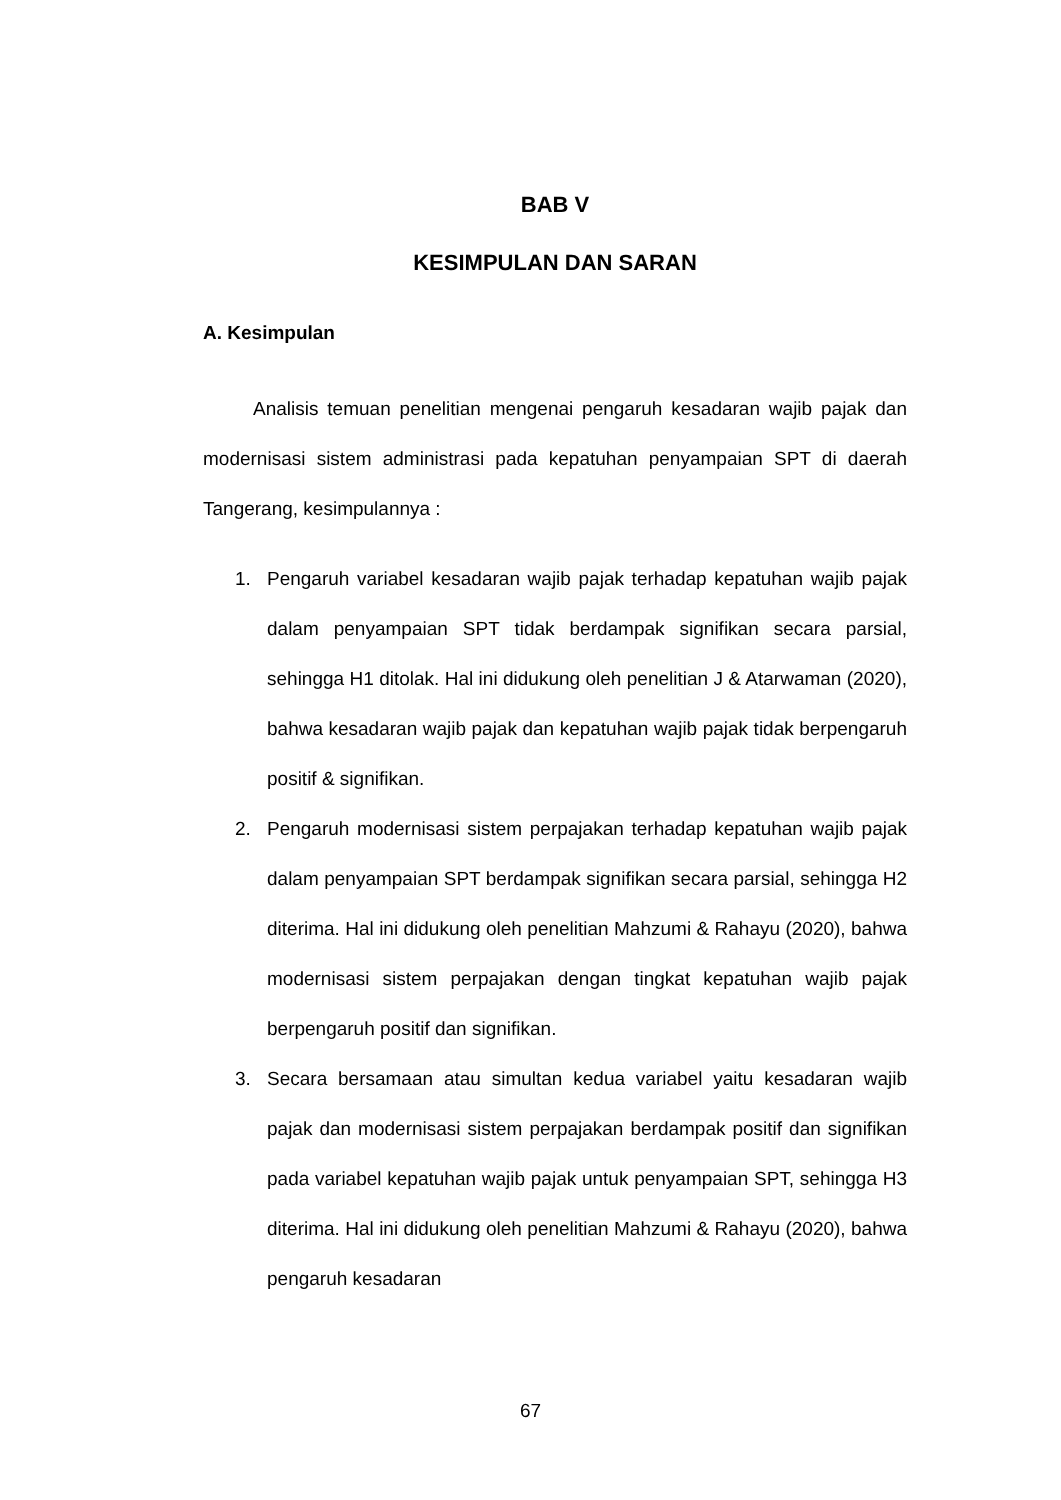BAB V
KESIMPULAN DAN SARAN
A. Kesimpulan
Analisis temuan penelitian mengenai pengaruh kesadaran wajib pajak dan modernisasi sistem administrasi pada kepatuhan penyampaian SPT di daerah Tangerang, kesimpulannya :
1. Pengaruh variabel kesadaran wajib pajak terhadap kepatuhan wajib pajak dalam penyampaian SPT tidak berdampak signifikan secara parsial, sehingga H1 ditolak. Hal ini didukung oleh penelitian J & Atarwaman (2020), bahwa kesadaran wajib pajak dan kepatuhan wajib pajak tidak berpengaruh positif & signifikan.
2. Pengaruh modernisasi sistem perpajakan terhadap kepatuhan wajib pajak dalam penyampaian SPT berdampak signifikan secara parsial, sehingga H2 diterima. Hal ini didukung oleh penelitian Mahzumi & Rahayu (2020), bahwa modernisasi sistem perpajakan dengan tingkat kepatuhan wajib pajak berpengaruh positif dan signifikan.
3. Secara bersamaan atau simultan kedua variabel yaitu kesadaran wajib pajak dan modernisasi sistem perpajakan berdampak positif dan signifikan pada variabel kepatuhan wajib pajak untuk penyampaian SPT, sehingga H3 diterima. Hal ini didukung oleh penelitian Mahzumi & Rahayu (2020), bahwa pengaruh kesadaran
67